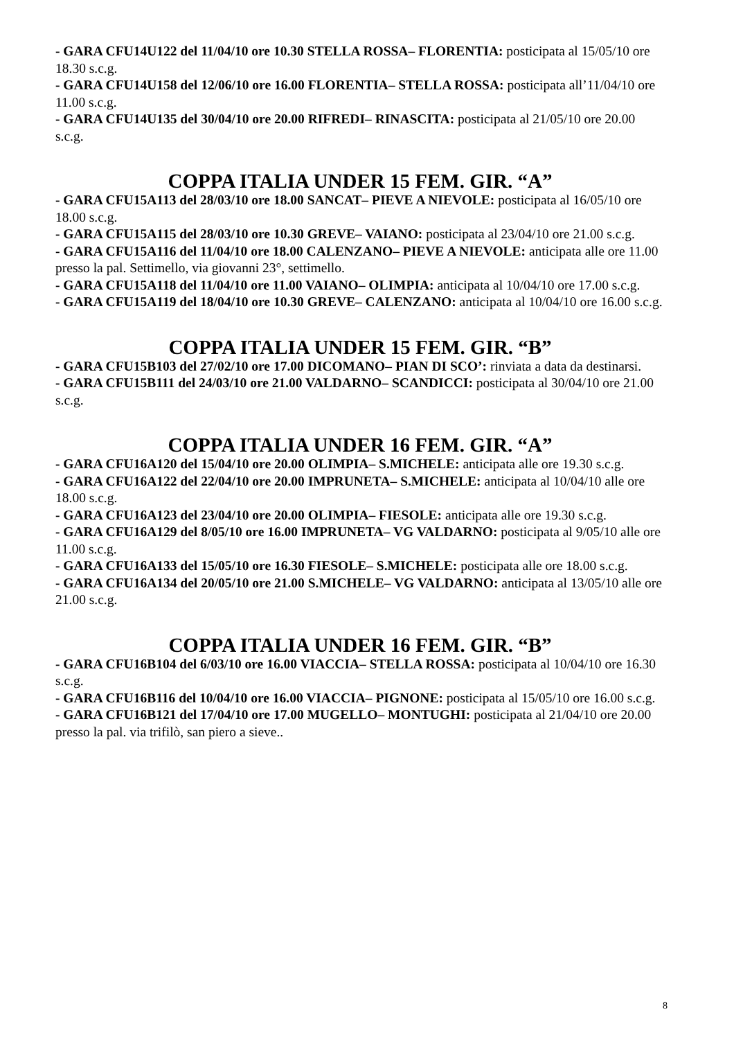- GARA CFU14U122 del 11/04/10 ore 10.30 STELLA ROSSA– FLORENTIA: posticipata al 15/05/10 ore 18.30 s.c.g.
- GARA CFU14U158 del 12/06/10 ore 16.00 FLORENTIA– STELLA ROSSA: posticipata all’11/04/10 ore 11.00 s.c.g.
- GARA CFU14U135 del 30/04/10 ore 20.00 RIFREDI– RINASCITA: posticipata al 21/05/10 ore 20.00 s.c.g.
COPPA ITALIA UNDER 15 FEM. GIR. “A”
- GARA CFU15A113 del 28/03/10 ore 18.00 SANCAT– PIEVE A NIEVOLE: posticipata al 16/05/10 ore 18.00 s.c.g.
- GARA CFU15A115 del 28/03/10 ore 10.30 GREVE– VAIANO: posticipata al 23/04/10 ore 21.00 s.c.g.
- GARA CFU15A116 del 11/04/10 ore 18.00 CALENZANO– PIEVE A NIEVOLE: anticipata alle ore 11.00 presso la pal. Settimello, via giovanni 23°, settimello.
- GARA CFU15A118 del 11/04/10 ore 11.00 VAIANO– OLIMPIA: anticipata al 10/04/10 ore 17.00 s.c.g.
- GARA CFU15A119 del 18/04/10 ore 10.30 GREVE– CALENZANO: anticipata al 10/04/10 ore 16.00 s.c.g.
COPPA ITALIA UNDER 15 FEM. GIR. “B”
- GARA CFU15B103 del 27/02/10 ore 17.00 DICOMANO– PIAN DI SCO’: rinviata a data da destinarsi.
- GARA CFU15B111 del 24/03/10 ore 21.00 VALDARNO– SCANDICCI: posticipata al 30/04/10 ore 21.00 s.c.g.
COPPA ITALIA UNDER 16 FEM. GIR. “A”
- GARA CFU16A120 del 15/04/10 ore 20.00 OLIMPIA– S.MICHELE: anticipata alle ore 19.30 s.c.g.
- GARA CFU16A122 del 22/04/10 ore 20.00 IMPRUNETA– S.MICHELE: anticipata al 10/04/10 alle ore 18.00 s.c.g.
- GARA CFU16A123 del 23/04/10 ore 20.00 OLIMPIA– FIESOLE: anticipata alle ore 19.30 s.c.g.
- GARA CFU16A129 del 8/05/10 ore 16.00 IMPRUNETA– VG VALDARNO: posticipata al 9/05/10 alle ore 11.00 s.c.g.
- GARA CFU16A133 del 15/05/10 ore 16.30 FIESOLE– S.MICHELE: posticipata alle ore 18.00 s.c.g.
- GARA CFU16A134 del 20/05/10 ore 21.00 S.MICHELE– VG VALDARNO: anticipata al 13/05/10 alle ore 21.00 s.c.g.
COPPA ITALIA UNDER 16 FEM. GIR. “B”
- GARA CFU16B104 del 6/03/10 ore 16.00 VIACCIA– STELLA ROSSA: posticipata al 10/04/10 ore 16.30 s.c.g.
- GARA CFU16B116 del 10/04/10 ore 16.00 VIACCIA– PIGNONE: posticipata al 15/05/10 ore 16.00 s.c.g.
- GARA CFU16B121 del 17/04/10 ore 17.00 MUGELLO– MONTUGHI: posticipata al 21/04/10 ore 20.00 presso la pal. via trifilò, san piero a sieve..
8